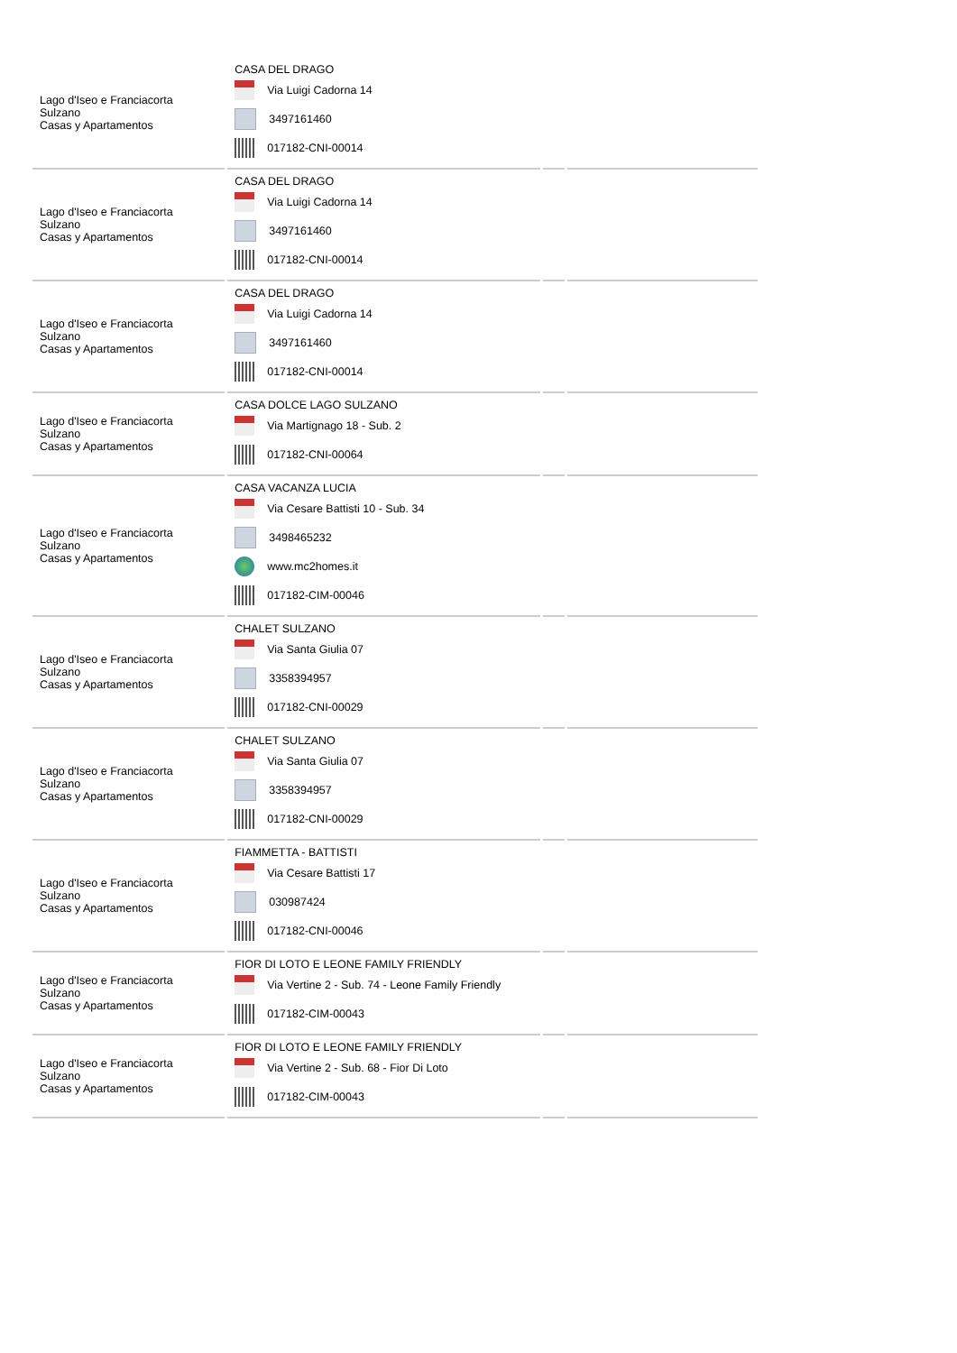| Lago d'Iseo e Franciacorta Sulzano Casas y Apartamentos | CASA DEL DRAGO Via Luigi Cadorna 14 3497161460 017182-CNI-00014 | | |
| Lago d'Iseo e Franciacorta Sulzano Casas y Apartamentos | CASA DEL DRAGO Via Luigi Cadorna 14 3497161460 017182-CNI-00014 | | |
| Lago d'Iseo e Franciacorta Sulzano Casas y Apartamentos | CASA DEL DRAGO Via Luigi Cadorna 14 3497161460 017182-CNI-00014 | | |
| Lago d'Iseo e Franciacorta Sulzano Casas y Apartamentos | CASA DOLCE LAGO SULZANO Via Martignago 18 - Sub. 2 017182-CNI-00064 | | |
| Lago d'Iseo e Franciacorta Sulzano Casas y Apartamentos | CASA VACANZA LUCIA Via Cesare Battisti 10 - Sub. 34 3498465232 www.mc2homes.it 017182-CIM-00046 | | |
| Lago d'Iseo e Franciacorta Sulzano Casas y Apartamentos | CHALET SULZANO Via Santa Giulia 07 3358394957 017182-CNI-00029 | | |
| Lago d'Iseo e Franciacorta Sulzano Casas y Apartamentos | CHALET SULZANO Via Santa Giulia 07 3358394957 017182-CNI-00029 | | |
| Lago d'Iseo e Franciacorta Sulzano Casas y Apartamentos | FIAMMETTA - BATTISTI Via Cesare Battisti 17 030987424 017182-CNI-00046 | | |
| Lago d'Iseo e Franciacorta Sulzano Casas y Apartamentos | FIOR DI LOTO E LEONE FAMILY FRIENDLY Via Vertine 2 - Sub. 74 - Leone Family Friendly 017182-CIM-00043 | | |
| Lago d'Iseo e Franciacorta Sulzano Casas y Apartamentos | FIOR DI LOTO E LEONE FAMILY FRIENDLY Via Vertine 2 - Sub. 68 - Fior Di Loto 017182-CIM-00043 | | |